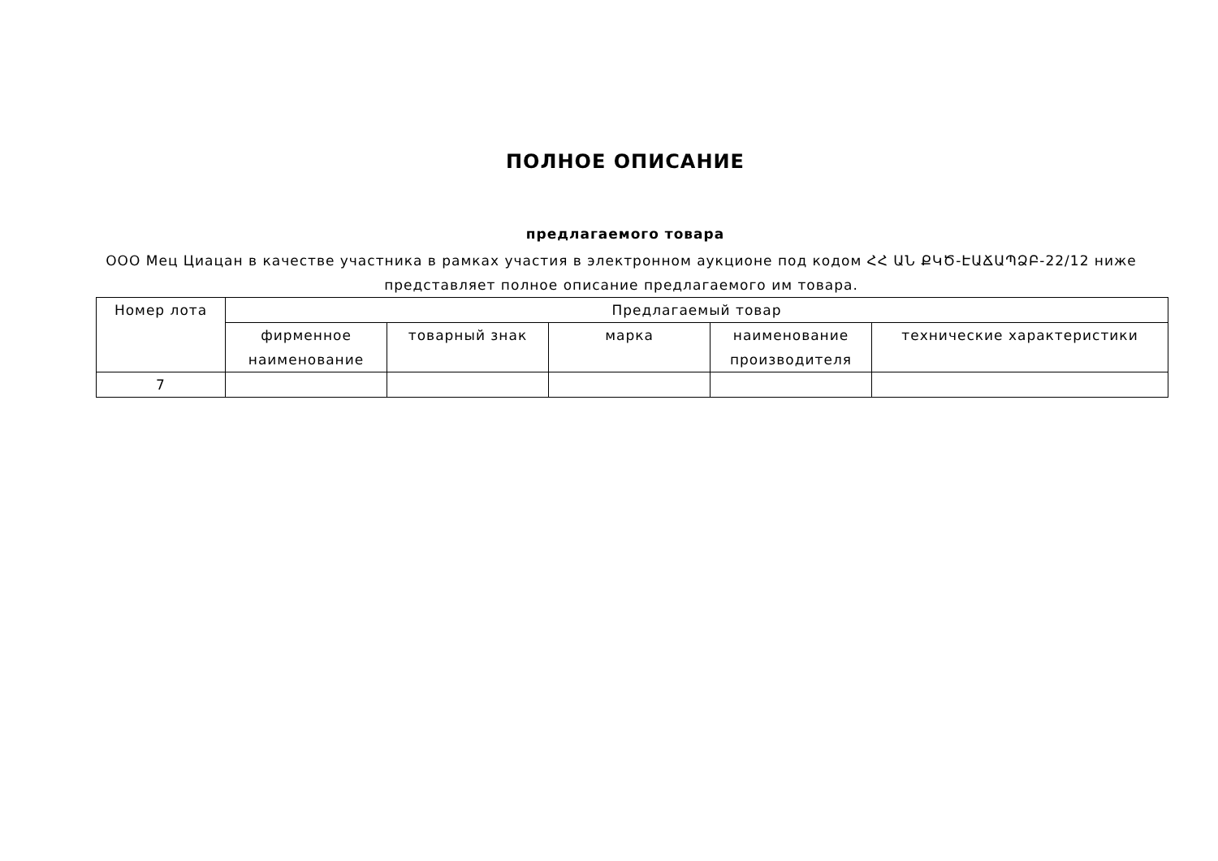ПОЛНОЕ ОПИСАНИЕ
предлагаемого товара
ООО Мец Циацан в качестве участника в рамках участия в электронном аукционе под кодом ՀՀ ԱՆ ՔԿԾ-ԷԱՃԱՊՁԲ-22/12 ниже представляет полное описание предлагаемого им товара.
| Номер лота | Предлагаемый товар | | | | |
| --- | --- | --- | --- | --- | --- |
| | фирменное наименование | товарный знак | марка | наименование производителя | технические характеристики |
| 7 | | | | | |